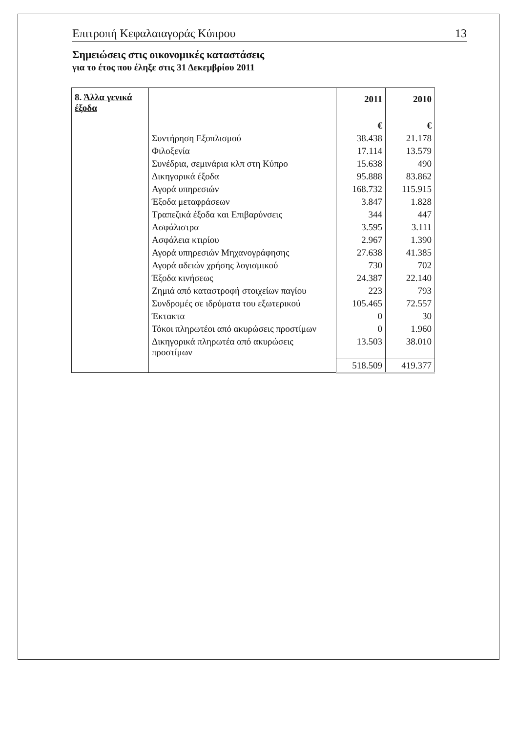Επιτροπή Κεφαλαιαγοράς Κύπρου 13
Σημειώσεις στις οικονομικές καταστάσεις
για το έτος που έληξε στις 31 Δεκεμβρίου 2011
| 8. Άλλα γενικά έξοδα | | 2011 | 2010 |
| | | € | € |
| | Συντήρηση Εξοπλισμού | 38.438 | 21.178 |
| | Φιλοξενία | 17.114 | 13.579 |
| | Συνέδρια, σεμινάρια κλπ στη Κύπρο | 15.638 | 490 |
| | Δικηγορικά έξοδα | 95.888 | 83.862 |
| | Αγορά υπηρεσιών | 168.732 | 115.915 |
| | Έξοδα μεταφράσεων | 3.847 | 1.828 |
| | Τραπεζικά έξοδα και Επιβαρύνσεις | 344 | 447 |
| | Ασφάλιστρα | 3.595 | 3.111 |
| | Ασφάλεια κτιρίου | 2.967 | 1.390 |
| | Αγορά υπηρεσιών Μηχανογράφησης | 27.638 | 41.385 |
| | Αγορά αδειών χρήσης λογισμικού | 730 | 702 |
| | Έξοδα κινήσεως | 24.387 | 22.140 |
| | Ζημιά από καταστροφή στοιχείων παγίου | 223 | 793 |
| | Συνδρομές σε ιδρύματα του εξωτερικού | 105.465 | 72.557 |
| | Έκτακτα | 0 | 30 |
| | Τόκοι πληρωτέοι από ακυρώσεις προστίμων | 0 | 1.960 |
| | Δικηγορικά πληρωτέα από ακυρώσεις προστίμων | 13.503 | 38.010 |
| | | 518.509 | 419.377 |